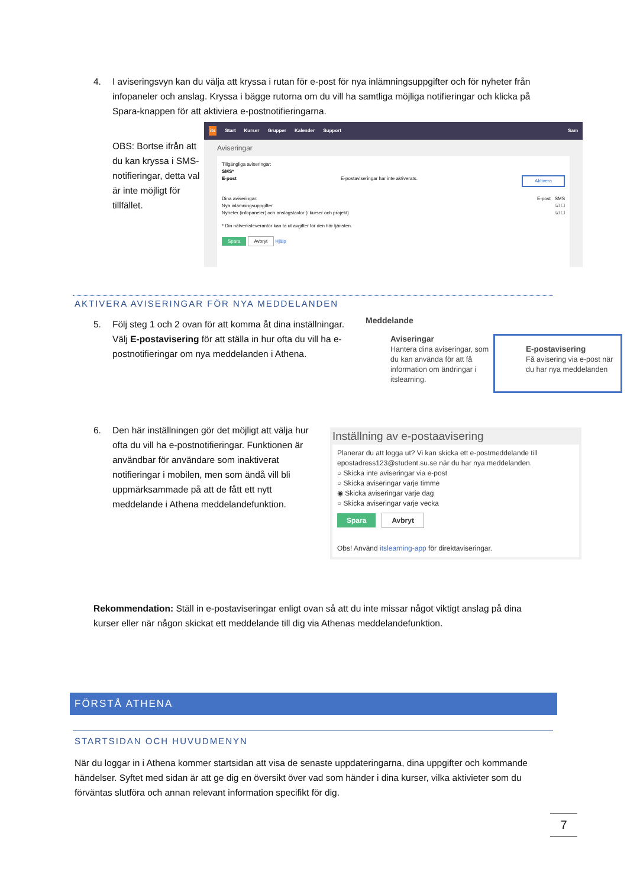4. I aviseringsvyn kan du välja att kryssa i rutan för e-post för nya inlämningsuppgifter och för nyheter från infopaneler och anslag. Kryssa i bägge rutorna om du vill ha samtliga möjliga notifieringar och klicka på Spara-knappen för att aktiviera e-postnotifieringarna.
OBS: Bortse ifrån att du kan kryssa i SMS-notifieringar, detta val är inte möjligt för tillfället.
its Start Kurser Grupper Kalender Support Sam
Aviseringar
Tillgängliga aviseringar:
SMS*
E-post E-postaviseringar har inte aktiverats. Aktivera
Dina aviseringar: E-post SMS
Nya inlämningsuppgifter ☑ ☐
Nyheter (infopaneler) och anslagstavlor (i kurser och projekt) ☑ ☐
* Din nätverksleverantör kan ta ut avgifter för den här tjänsten.
Spara Avbryt Hjälp
AKTIVERA AVISERINGAR FÖR NYA MEDDELANDEN
5. Följ steg 1 och 2 ovan för att komma åt dina inställningar. Välj E-postavisering för att ställa in hur ofta du vill ha e-postnotifieringar om nya meddelanden i Athena.
Meddelande
Aviseringar
Hantera dina aviseringar, som du kan använda för att få information om ändringar i itslearning.
E-postavisering
Få avisering via e-post när du har nya meddelanden
6. Den här inställningen gör det möjligt att välja hur ofta du vill ha e-postnotifieringar. Funktionen är användbar för användare som inaktiverat notifieringar i mobilen, men som ändå vill bli uppmärksammade på att de fått ett nytt meddelande i Athena meddelandefunktion.
Inställning av e-postaavisering
Planerar du att logga ut? Vi kan skicka ett e-postmeddelande till epostadress123@student.su.se när du har nya meddelanden.
○ Skicka inte aviseringar via e-post
○ Skicka aviseringar varje timme
◉ Skicka aviseringar varje dag
○ Skicka aviseringar varje vecka
Spara Avbryt
Obs! Använd itslearning-app för direktaviseringar.
Rekommendation: Ställ in e-postaviseringar enligt ovan så att du inte missar något viktigt anslag på dina kurser eller när någon skickat ett meddelande till dig via Athenas meddelandefunktion.
FÖRSTÅ ATHENA
STARTSIDAN OCH HUVUDMENYN
När du loggar in i Athena kommer startsidan att visa de senaste uppdateringarna, dina uppgifter och kommande händelser. Syftet med sidan är att ge dig en översikt över vad som händer i dina kurser, vilka aktivieter som du förväntas slutföra och annan relevant information specifikt för dig.
7